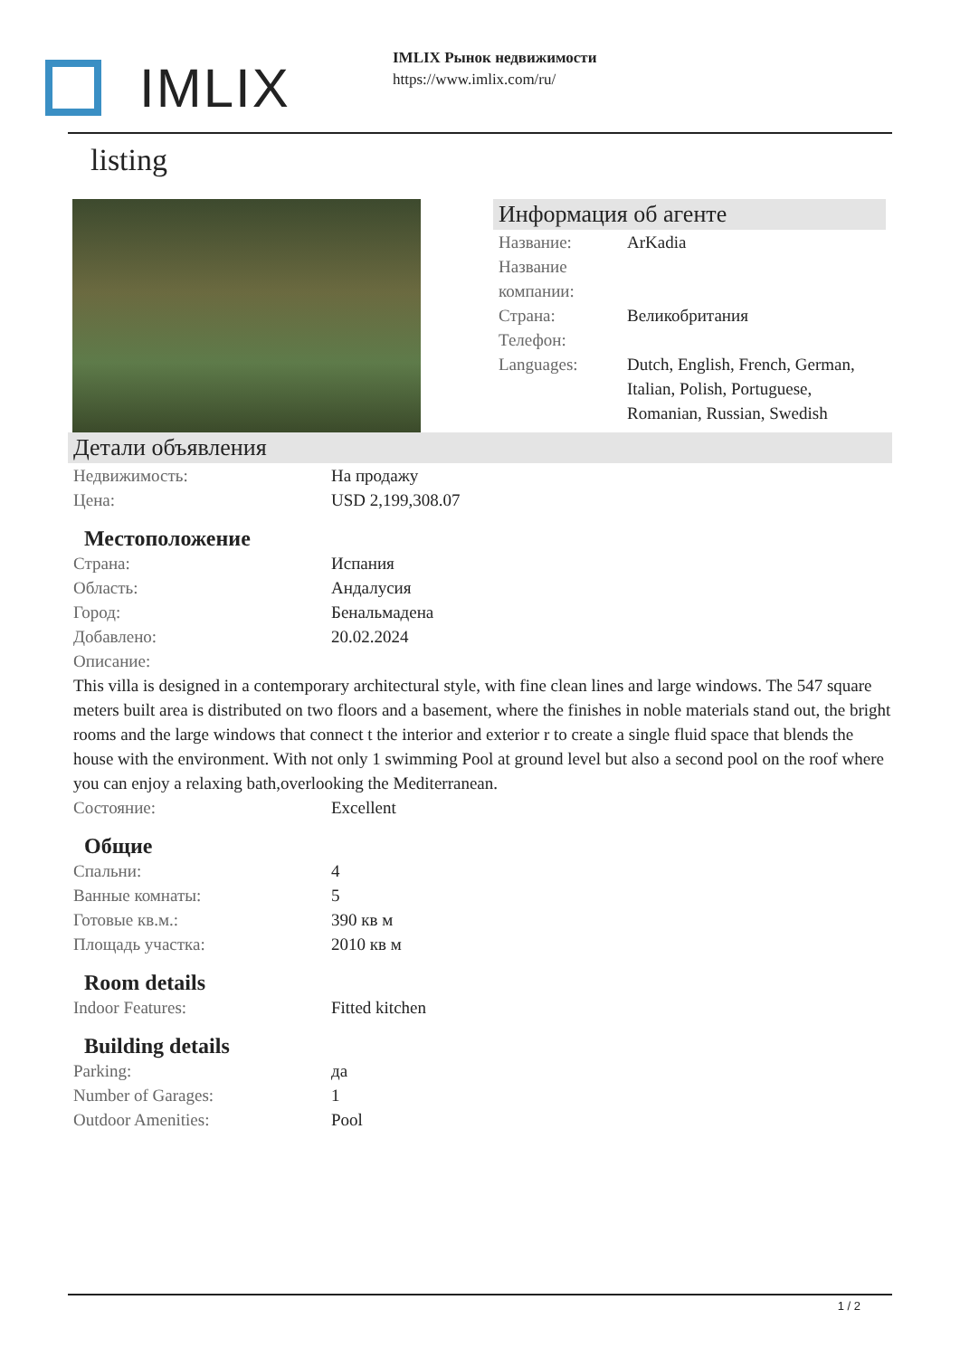IMLIX
IMLIX Рынок недвижимости
https://www.imlix.com/ru/
listing
Информация об агенте
| Название: | ArKadia |
| Название компании: | |
| Страна: | Великобритания |
| Телефон: | |
| Languages: | Dutch, English, French, German, Italian, Polish, Portuguese, Romanian, Russian, Swedish |
Детали объявления
| Недвижимость: | На продажу |
| Цена: | USD 2,199,308.07 |
Местоположение
| Страна: | Испания |
| Область: | Андалусия |
| Город: | Бенальмадена |
| Добавлено: | 20.02.2024 |
| Описание: | |
This villa is designed in a contemporary architectural style, with fine clean lines and large windows. The 547 square meters built area is distributed on two floors and a basement, where the finishes in noble materials stand out, the bright rooms and the large windows that connect t the interior and exterior r to create a single fluid space that blends the house with the environment. With not only 1 swimming Pool at ground level but also a second pool on the roof where you can enjoy a relaxing bath,overlooking the Mediterranean.
| Состояние: | Excellent |
Общие
| Спальни: | 4 |
| Ванные комнаты: | 5 |
| Готовые кв.м.: | 390 кв м |
| Площадь участка: | 2010 кв м |
Room details
| Indoor Features: | Fitted kitchen |
Building details
| Parking: | да |
| Number of Garages: | 1 |
| Outdoor Amenities: | Pool |
1 / 2